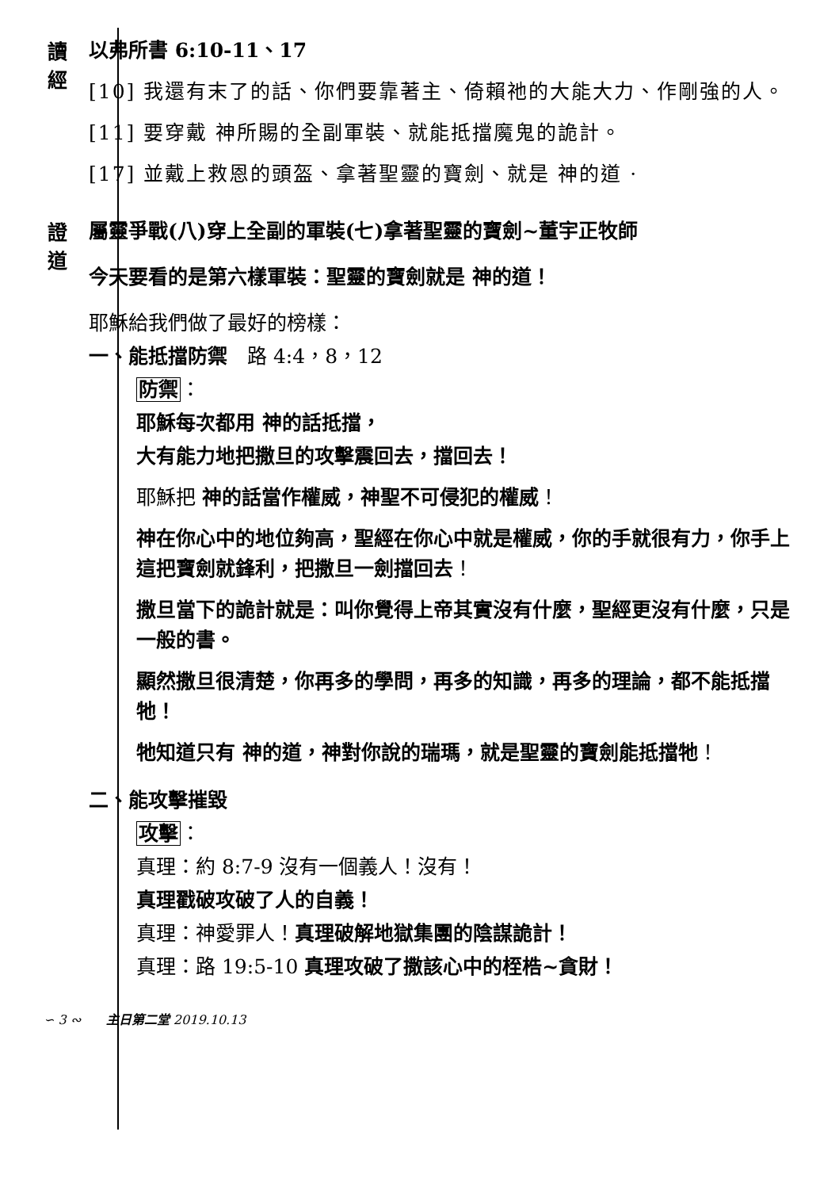讀經
以弗所書 6:10-11、17
[10] 我還有末了的話、你們要靠著主、倚賴祂的大能大力、作剛強的人。
[11] 要穿戴 神所賜的全副軍裝、就能抵擋魔鬼的詭計。
[17] 並戴上救恩的頭盔、拿著聖靈的寶劍、就是 神的道 ·
證道
屬靈爭戰(八)穿上全副的軍裝(七)拿著聖靈的寶劍~董宇正牧師
今天要看的是第六樣軍裝：聖靈的寶劍就是 神的道！
耶穌給我們做了最好的榜樣：
一、能抵擋防禦　路 4:4，8，12
防禦：
耶穌每次都用 神的話抵擋，
大有能力地把撒旦的攻擊震回去，擋回去！
耶穌把 神的話當作權威，神聖不可侵犯的權威！
神在你心中的地位夠高，聖經在你心中就是權威，你的手就很有力，你手上這把寶劍就鋒利，把撒旦一劍擋回去！
撒旦當下的詭計就是：叫你覺得上帝其實沒有什麼，聖經更沒有什麼，只是一般的書。
顯然撒旦很清楚，你再多的學問，再多的知識，再多的理論，都不能抵擋牠！
牠知道只有 神的道，神對你說的瑞瑪，就是聖靈的寶劍能抵擋牠！
二、能攻擊摧毀
攻擊：
真理：約 8:7-9 沒有一個義人！沒有！
真理戳破攻破了人的自義！
真理：神愛罪人！真理破解地獄集團的陰謀詭計！
真理：路 19:5-10 真理攻破了撒該心中的桎梏~貪財！
∽ 3 ∾　　主日第二堂 2019.10.13